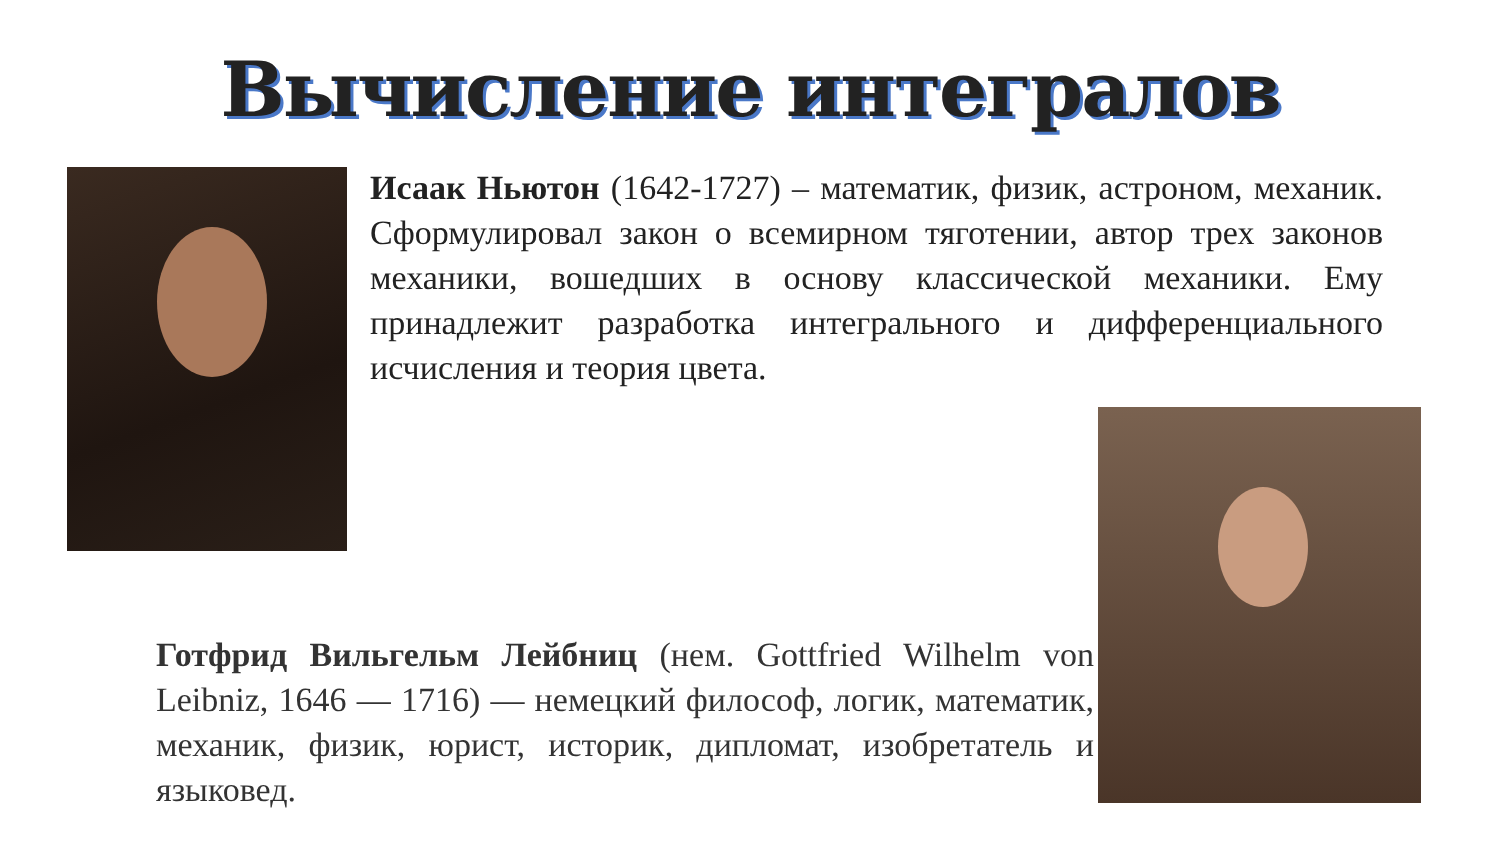Вычисление интегралов
Исаак Ньютон (1642-1727) – математик, физик, астроном, механик. Сформулировал закон о всемирном тяготении, автор трех законов механики, вошедших в основу классической механики. Ему принадлежит разработка интегрального и дифференциального исчисления и теория цвета.
Готфрид Вильгельм Лейбниц (нем. Gottfried Wilhelm von Leibniz, 1646 — 1716) — немецкий философ, логик, математик, механик, физик, юрист, историк, дипломат, изобретатель и языковед.